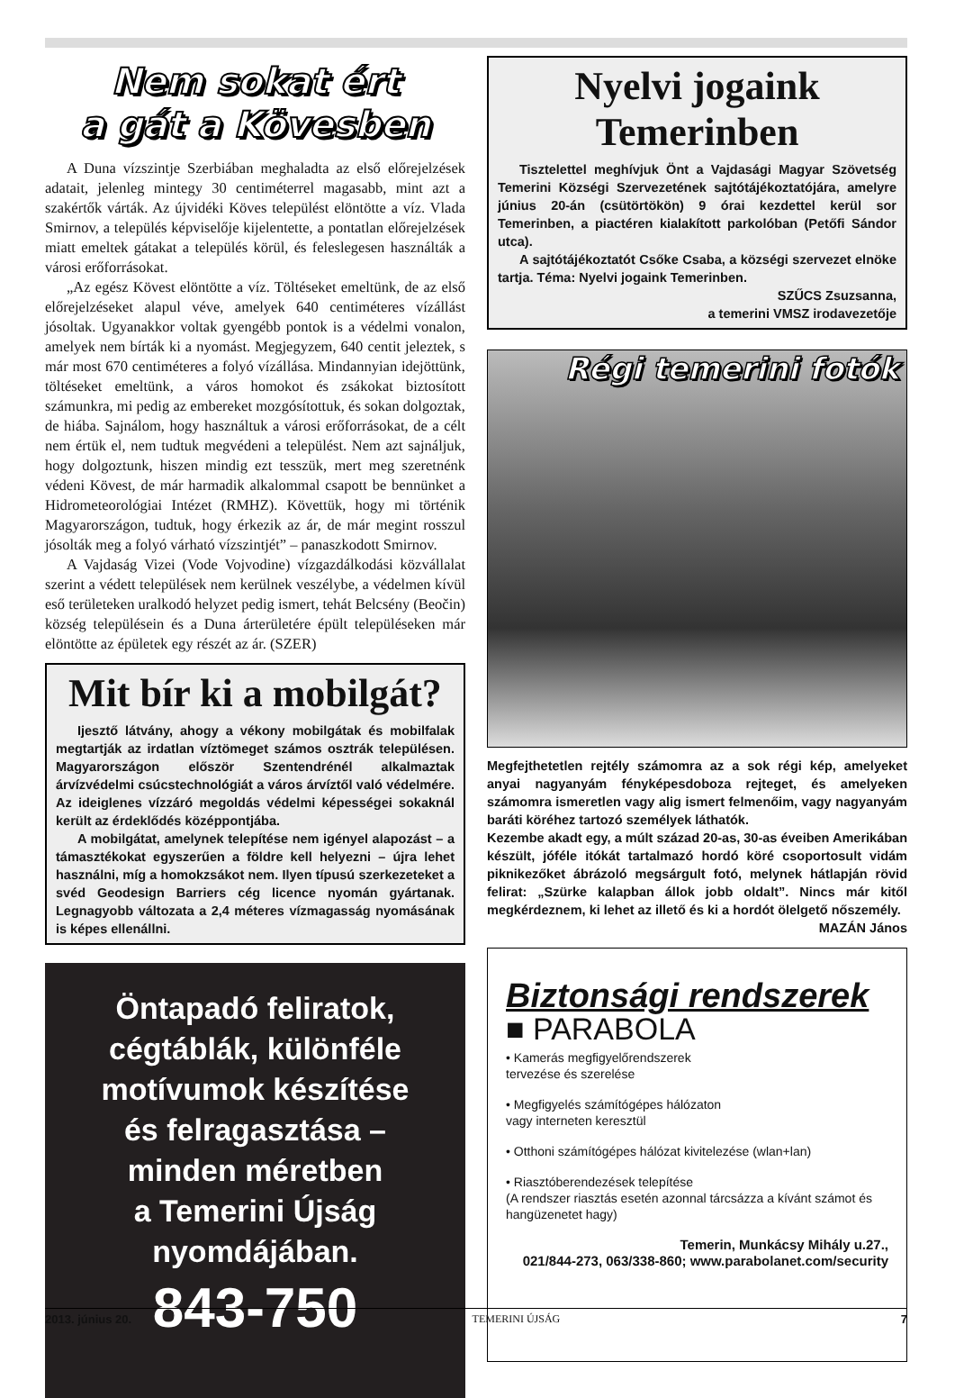Nem sokat ért
a gát a Kövesben
A Duna vízszintje Szerbiában meghaladta az első előrejelzések adatait, jelenleg mintegy 30 centiméterrel magasabb, mint azt a szakértők várták. Az újvidéki Köves települést elöntötte a víz. Vlada Smirnov, a település képviselője kijelentette, a pontatlan előrejelzések miatt emeltek gátakat a település körül, és feleslegesen használták a városi erőforrásokat.
„Az egész Kövest elöntötte a víz. Töltéseket emeltünk, de az első előrejelzéseket alapul véve, amelyek 640 centiméteres vízállást jósoltak. Ugyanakkor voltak gyengébb pontok is a védelmi vonalon, amelyek nem bírták ki a nyomást. Megjegyzem, 640 centit jeleztek, s már most 670 centiméteres a folyó vízállása. Mindannyian idejöttünk, töltéseket emeltünk, a város homokot és zsákokat biztosított számunkra, mi pedig az embereket mozgósítottuk, és sokan dolgoztak, de hiába. Sajnálom, hogy használtuk a városi erőforrásokat, de a célt nem értük el, nem tudtuk megvédeni a települést. Nem azt sajnáljuk, hogy dolgoztunk, hiszen mindig ezt tesszük, mert meg szeretnénk védeni Kövest, de már harmadik alkalommal csapott be bennünket a Hidrometeorológiai Intézet (RMHZ). Követtük, hogy mi történik Magyarországon, tudtuk, hogy érkezik az ár, de már megint rosszul jósolták meg a folyó várható vízszintjét” – panaszkodott Smirnov.
A Vajdaság Vizei (Vode Vojvodine) vízgazdálkodási közvállalat szerint a védett települések nem kerülnek veszélybe, a védelmen kívül eső területeken uralkodó helyzet pedig ismert, tehát Belcsény (Beočin) község településein és a Duna árterületére épült településeken már elöntötte az épületek egy részét az ár. (SZER)
Mit bír ki a mobilgát?
Ijesztő látvány, ahogy a vékony mobilgátak és mobilfalak megtartják az irdatlan víztömeget számos osztrák településen. Magyarországon először Szentendrénél alkalmaztak árvízvédelmi csúcstechnológiát a város árvíztől való védelmére. Az ideiglenes vízzáró megoldás védelmi képességei sokaknál került az érdeklődés középpontjába.
A mobilgátat, amelynek telepítése nem igényel alapozást – a támasztékokat egyszerűen a földre kell helyezni – újra lehet használni, míg a homokzsákot nem. Ilyen típusú szerkezeteket a svéd Geodesign Barriers cég licence nyomán gyártanak. Legnagyobb változata a 2,4 méteres vízmagasság nyomásának is képes ellenállni.
Öntapadó feliratok,
cégtáblák, különféle
motívumok készítése
és felragasztása –
minden méretben
a Temerini Újság
nyomdájában.
843-750
Nyelvi jogaink Temerinben
Tisztelettel meghívjuk Önt a Vajdasági Magyar Szövetség Temerini Községi Szervezetének sajtótájékoztatójára, amelyre június 20-án (csütörtökön) 9 órai kezdettel kerül sor Temerinben, a piactéren kialakított parkolóban (Petőfi Sándor utca).
A sajtótájékoztatót Csőke Csaba, a községi szervezet elnöke tartja. Téma: Nyelvi jogaink Temerinben.
SZŰCS Zsuzsanna,
a temerini VMSZ irodavezetője
Régi temerini fotók
Megfejthetetlen rejtély számomra az a sok régi kép, amelyeket anyai nagyanyám fényképesdoboza rejteget, és amelyeken számomra ismeretlen vagy alig ismert felmenőim, vagy nagyanyám baráti köréhez tartozó személyek láthatók.
Kezembe akadt egy, a múlt század 20-as, 30-as éveiben Amerikában készült, jóféle itókát tartalmazó hordó köré csoportosult vidám piknikezőket ábrázoló megsárgult fotó, melynek hátlapján rövid felirat: „Szürke kalapban állok jobb oldalt”. Nincs már kitől megkérdeznem, ki lehet az illető és ki a hordót ölelgető nőszemély.
MAZÁN János
Biztonsági rendszerek
■ PARABOLA
• Kamerás megfigyelőrendszerek
tervezése és szerelése
• Megfigyelés számítógépes hálózaton
vagy interneten keresztül
• Otthoni számítógépes hálózat kivitelezése (wlan+lan)
• Riasztóberendezések telepítése
(A rendszer riasztás esetén azonnal tárcsázza a kívánt számot és hangüzenetet hagy)
Temerin, Munkácsy Mihály u.27.,
021/844-273, 063/338-860; www.parabolanet.com/security
2013. június 20. TEMERINI ÚJSÁG 7